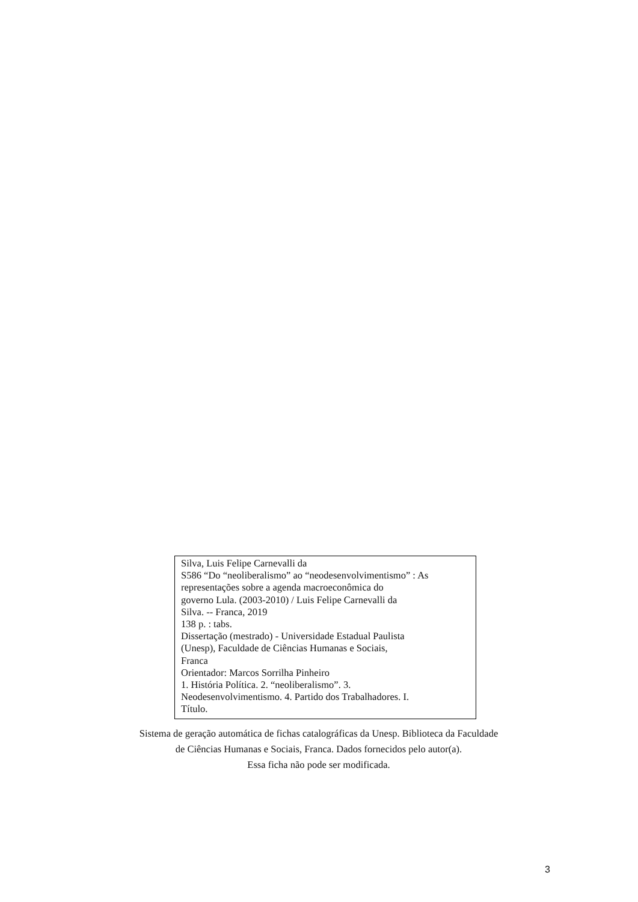Silva, Luis Felipe Carnevalli da
S586 “Do “neoliberalismo” ao “neodesenvolvimentismo” : As representações sobre a agenda macroeconômica do
governo Lula. (2003-2010) / Luis Felipe Carnevalli da
Silva. -- Franca, 2019
138 p. : tabs.
Dissertação (mestrado) - Universidade Estadual Paulista
(Unesp), Faculdade de Ciências Humanas e Sociais,
Franca
Orientador: Marcos Sorrilha Pinheiro
1. História Política. 2. “neoliberalismo”. 3.
Neodesenvolvimentismo. 4. Partido dos Trabalhadores. I.
Título.
Sistema de geração automática de fichas catalográficas da Unesp. Biblioteca da Faculdade de Ciências Humanas e Sociais, Franca. Dados fornecidos pelo autor(a).
Essa ficha não pode ser modificada.
3